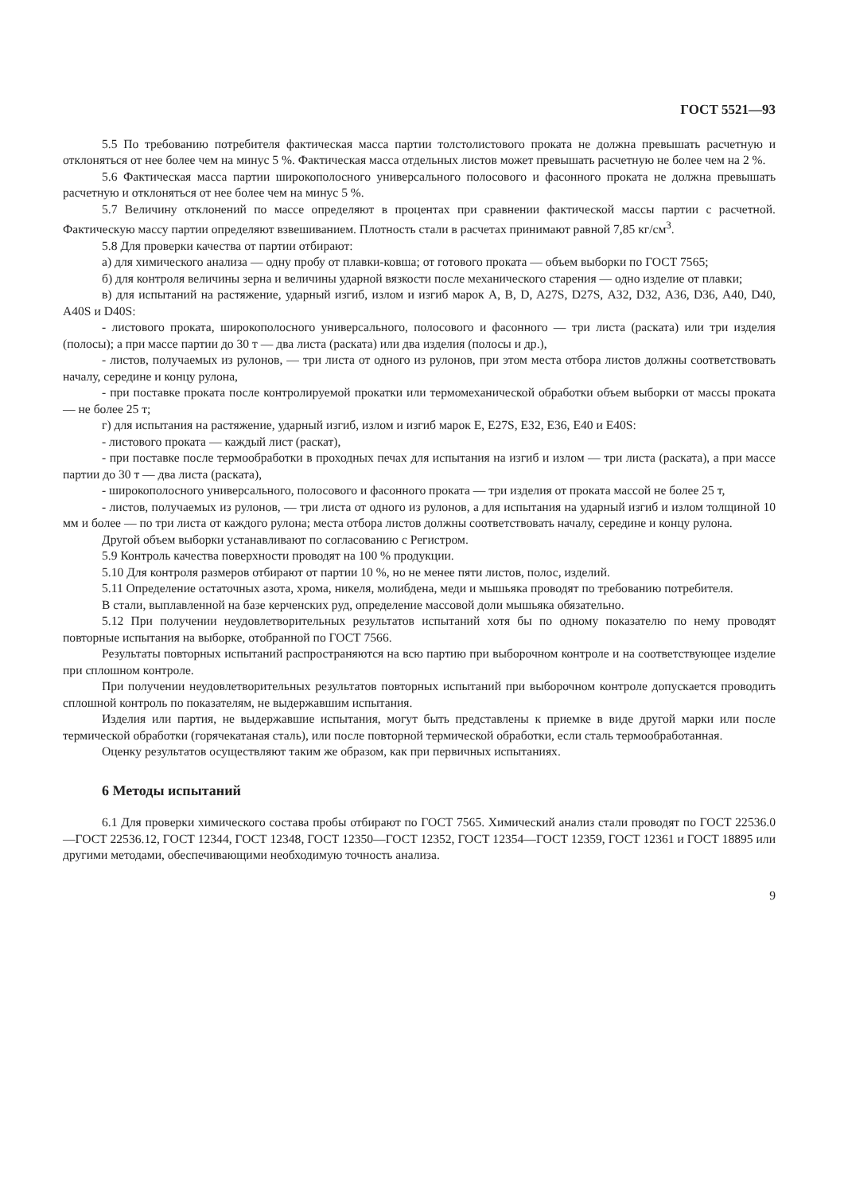ГОСТ 5521—93
5.5 По требованию потребителя фактическая масса партии толстолистового проката не должна превышать расчетную и отклоняться от нее более чем на минус 5 %. Фактическая масса отдельных листов может превышать расчетную не более чем на 2 %.
5.6 Фактическая масса партии широкополосного универсального полосового и фасонного проката не должна превышать расчетную и отклоняться от нее более чем на минус 5 %.
5.7 Величину отклонений по массе определяют в процентах при сравнении фактической массы партии с расчетной. Фактическую массу партии определяют взвешиванием. Плотность стали в расчетах принимают равной 7,85 кг/см<sup>3</sup>.
5.8 Для проверки качества от партии отбирают:
а) для химического анализа — одну пробу от плавки-ковша; от готового проката — объем выборки по ГОСТ 7565;
б) для контроля величины зерна и величины ударной вязкости после механического старения — одно изделие от плавки;
в) для испытаний на растяжение, ударный изгиб, излом и изгиб марок А, В, D, A27S, D27S, А32, D32, А36, D36, А40, D40, A40S и D40S:
- листового проката, широкополосного универсального, полосового и фасонного — три листа (раската) или три изделия (полосы); а при массе партии до 30 т — два листа (раската) или два изделия (полосы и др.),
- листов, получаемых из рулонов, — три листа от одного из рулонов, при этом места отбора листов должны соответствовать началу, середине и концу рулона,
- при поставке проката после контролируемой прокатки или термомеханической обработки объем выборки от массы проката — не более 25 т;
г) для испытания на растяжение, ударный изгиб, излом и изгиб марок Е, E27S, Е32, Е36, Е40 и E40S:
- листового проката — каждый лист (раскат),
- при поставке после термообработки в проходных печах для испытания на изгиб и излом — три листа (раската), а при массе партии до 30 т — два листа (раската),
- широкополосного универсального, полосового и фасонного проката — три изделия от проката массой не более 25 т,
- листов, получаемых из рулонов, — три листа от одного из рулонов, а для испытания на ударный изгиб и излом толщиной 10 мм и более — по три листа от каждого рулона; места отбора листов должны соответствовать началу, середине и концу рулона.
Другой объем выборки устанавливают по согласованию с Регистром.
5.9 Контроль качества поверхности проводят на 100 % продукции.
5.10 Для контроля размеров отбирают от партии 10 %, но не менее пяти листов, полос, изделий.
5.11 Определение остаточных азота, хрома, никеля, молибдена, меди и мышьяка проводят по требованию потребителя.
В стали, выплавленной на базе керченских руд, определение массовой доли мышьяка обязательно.
5.12 При получении неудовлетворительных результатов испытаний хотя бы по одному показателю по нему проводят повторные испытания на выборке, отобранной по ГОСТ 7566.
Результаты повторных испытаний распространяются на всю партию при выборочном контроле и на соответствующее изделие при сплошном контроле.
При получении неудовлетворительных результатов повторных испытаний при выборочном контроле допускается проводить сплошной контроль по показателям, не выдержавшим испытания.
Изделия или партия, не выдержавшие испытания, могут быть представлены к приемке в виде другой марки или после термической обработки (горячекатаная сталь), или после повторной термической обработки, если сталь термообработанная.
Оценку результатов осуществляют таким же образом, как при первичных испытаниях.
6 Методы испытаний
6.1 Для проверки химического состава пробы отбирают по ГОСТ 7565. Химический анализ стали проводят по ГОСТ 22536.0—ГОСТ 22536.12, ГОСТ 12344, ГОСТ 12348, ГОСТ 12350—ГОСТ 12352, ГОСТ 12354—ГОСТ 12359, ГОСТ 12361 и ГОСТ 18895 или другими методами, обеспечивающими необходимую точность анализа.
9